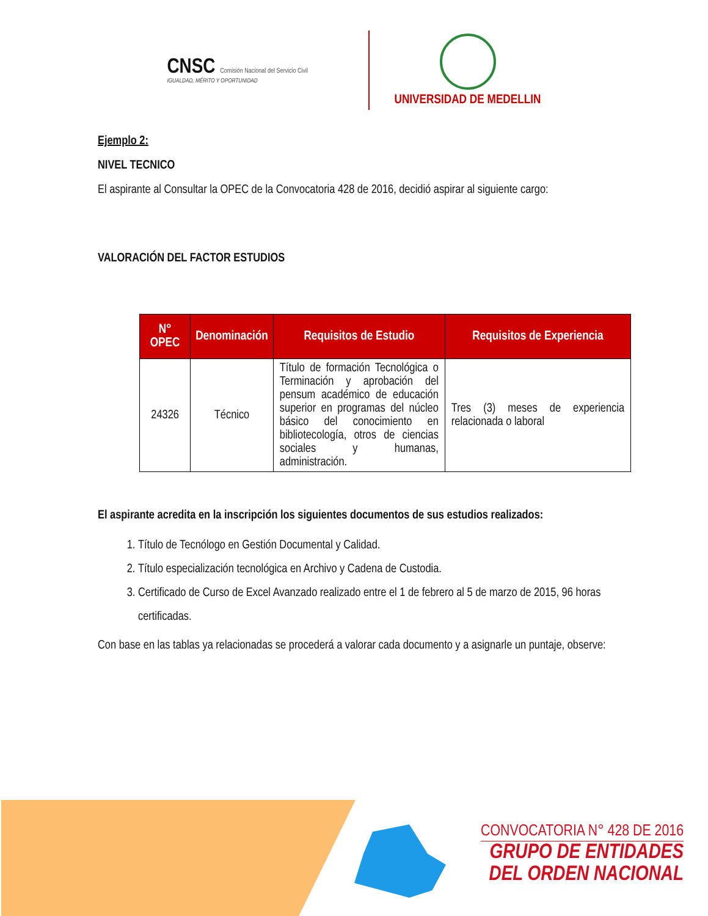CNSC Comisión Nacional del Servicio Civil
IGUALDAD, MÉRITO Y OPORTUNIDAD
UNIVERSIDAD DE MEDELLIN
Ejemplo 2:
NIVEL TECNICO
El aspirante al Consultar la OPEC de la Convocatoria 428 de 2016, decidió aspirar al siguiente cargo:
VALORACIÓN DEL FACTOR ESTUDIOS
| N° OPEC | Denominación | Requisitos de Estudio | Requisitos de Experiencia |
| --- | --- | --- | --- |
| 24326 | Técnico | Título de formación Tecnológica o Terminación y aprobación del pensum académico de educación superior en programas del núcleo básico del conocimiento en bibliotecología, otros de ciencias sociales y humanas, administración. | Tres (3) meses de experiencia relacionada o laboral |
El aspirante acredita en la inscripción los siguientes documentos de sus estudios realizados:
1. Título de Tecnólogo en Gestión Documental y Calidad.
2. Título especialización tecnológica en Archivo y Cadena de Custodia.
3. Certificado de Curso de Excel Avanzado realizado entre el 1 de febrero al 5 de marzo de 2015, 96 horas certificadas.
Con base en las tablas ya relacionadas se procederá a valorar cada documento y a asignarle un puntaje, observe:
CONVOCATORIA N° 428 DE 2016
GRUPO DE ENTIDADES
DEL ORDEN NACIONAL